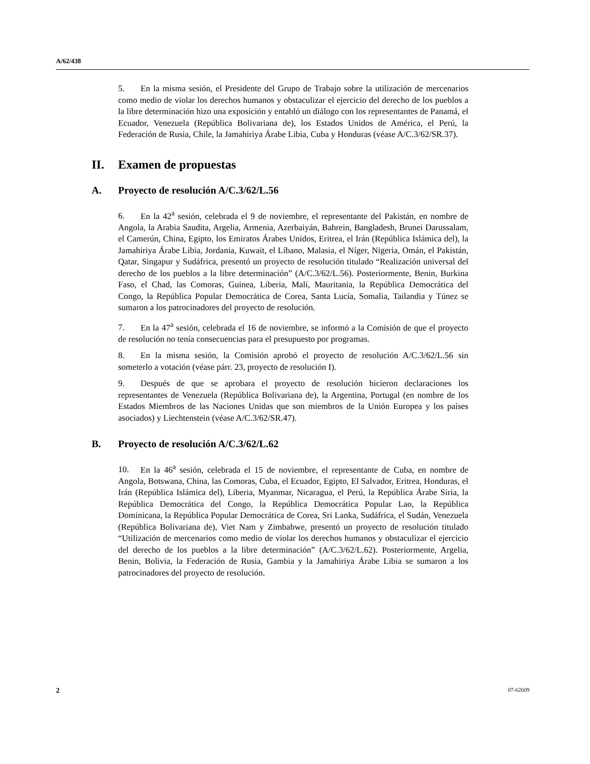A/62/438
5. En la misma sesión, el Presidente del Grupo de Trabajo sobre la utilización de mercenarios como medio de violar los derechos humanos y obstaculizar el ejercicio del derecho de los pueblos a la libre determinación hizo una exposición y entabló un diálogo con los representantes de Panamá, el Ecuador, Venezuela (República Bolivariana de), los Estados Unidos de América, el Perú, la Federación de Rusia, Chile, la Jamahiriya Árabe Libia, Cuba y Honduras (véase A/C.3/62/SR.37).
II. Examen de propuestas
A. Proyecto de resolución A/C.3/62/L.56
6. En la 42<sup>a</sup> sesión, celebrada el 9 de noviembre, el representante del Pakistán, en nombre de Angola, la Arabia Saudita, Argelia, Armenia, Azerbaiyán, Bahrein, Bangladesh, Brunei Darussalam, el Camerún, China, Egipto, los Emiratos Árabes Unidos, Eritrea, el Irán (República Islámica del), la Jamahiriya Árabe Libia, Jordania, Kuwait, el Líbano, Malasia, el Níger, Nigeria, Omán, el Pakistán, Qatar, Singapur y Sudáfrica, presentó un proyecto de resolución titulado “Realización universal del derecho de los pueblos a la libre determinación” (A/C.3/62/L.56). Posteriormente, Benin, Burkina Faso, el Chad, las Comoras, Guinea, Liberia, Malí, Mauritania, la República Democrática del Congo, la República Popular Democrática de Corea, Santa Lucía, Somalia, Tailandia y Túnez se sumaron a los patrocinadores del proyecto de resolución.
7. En la 47<sup>a</sup> sesión, celebrada el 16 de noviembre, se informó a la Comisión de que el proyecto de resolución no tenía consecuencias para el presupuesto por programas.
8. En la misma sesión, la Comisión aprobó el proyecto de resolución A/C.3/62/L.56 sin someterlo a votación (véase párr. 23, proyecto de resolución I).
9. Después de que se aprobara el proyecto de resolución hicieron declaraciones los representantes de Venezuela (República Bolivariana de), la Argentina, Portugal (en nombre de los Estados Miembros de las Naciones Unidas que son miembros de la Unión Europea y los países asociados) y Liechtenstein (véase A/C.3/62/SR.47).
B. Proyecto de resolución A/C.3/62/L.62
10. En la 46<sup>a</sup> sesión, celebrada el 15 de noviembre, el representante de Cuba, en nombre de Angola, Botswana, China, las Comoras, Cuba, el Ecuador, Egipto, El Salvador, Eritrea, Honduras, el Irán (República Islámica del), Liberia, Myanmar, Nicaragua, el Perú, la República Árabe Siria, la República Democrática del Congo, la República Democrática Popular Lao, la República Dominicana, la República Popular Democrática de Corea, Sri Lanka, Sudáfrica, el Sudán, Venezuela (República Bolivariana de), Viet Nam y Zimbabwe, presentó un proyecto de resolución titulado “Utilización de mercenarios como medio de violar los derechos humanos y obstaculizar el ejercicio del derecho de los pueblos a la libre determinación” (A/C.3/62/L.62). Posteriormente, Argelia, Benin, Bolivia, la Federación de Rusia, Gambia y la Jamahiriya Árabe Libia se sumaron a los patrocinadores del proyecto de resolución.
2 07-62609